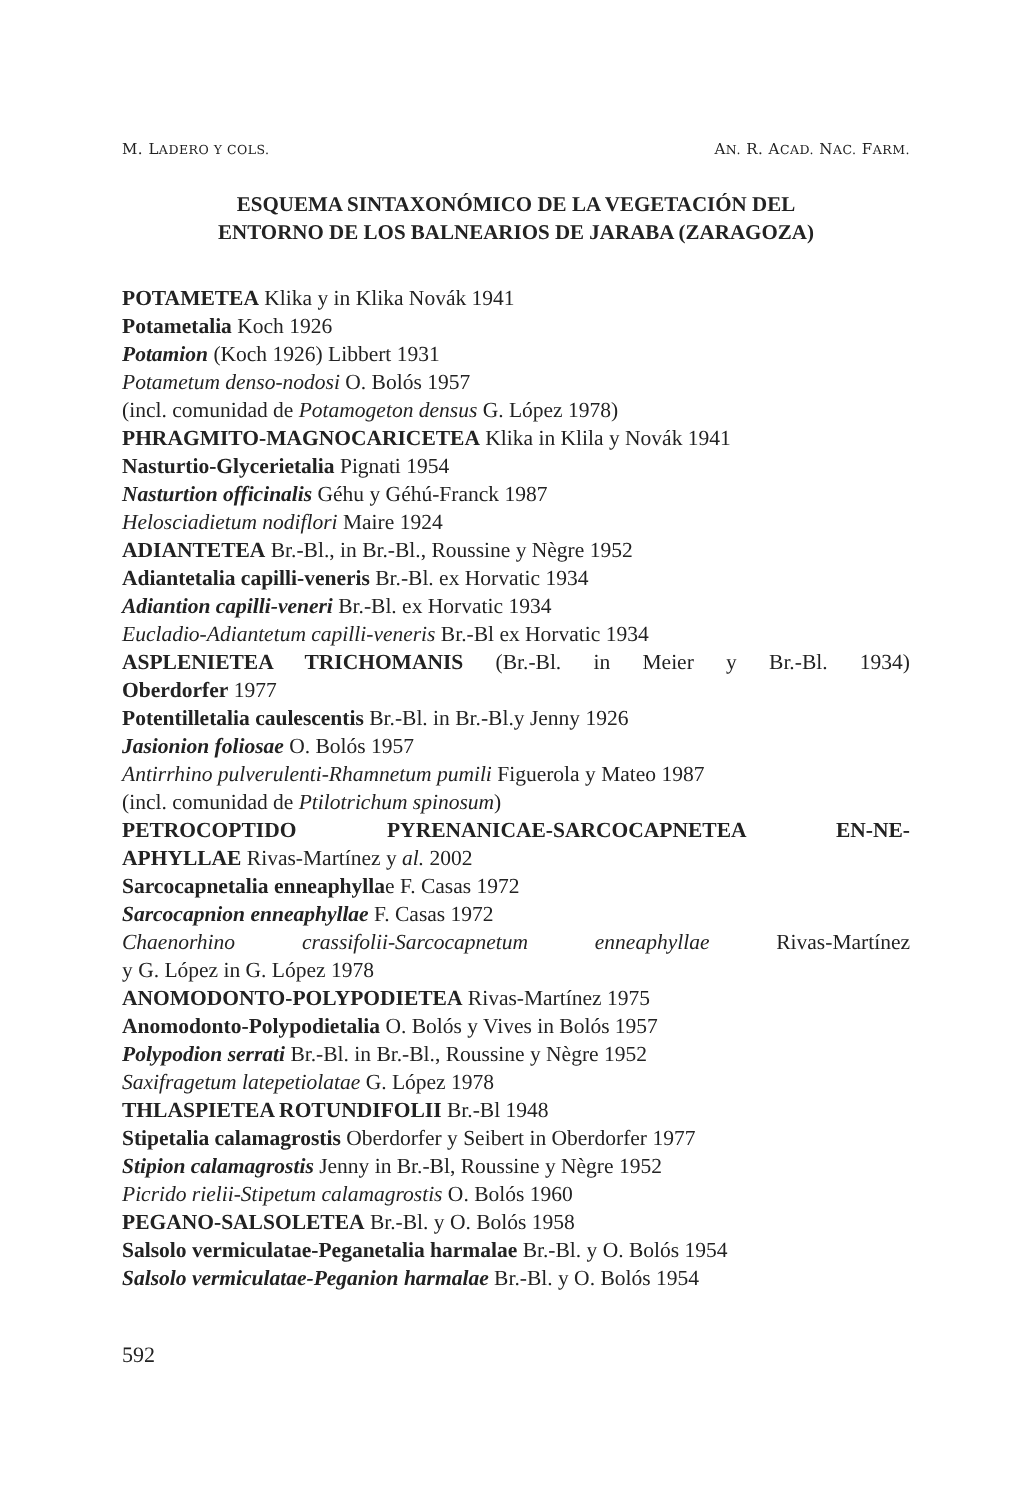M. LADERO Y COLS. AN. R. ACAD. NAC. FARM.
ESQUEMA SINTAXONÓMICO DE LA VEGETACIÓN DEL
ENTORNO DE LOS BALNEARIOS DE JARABA (ZARAGOZA)
POTAMETEA Klika y in Klika Novák 1941
Potametalia Koch 1926
Potamion (Koch 1926) Libbert 1931
Potametum denso-nodosi O. Bolós 1957
(incl. comunidad de Potamogeton densus G. López 1978)
PHRAGMITO-MAGNOCARICETEA Klika in Klila y Novák 1941
Nasturtio-Glycerietalia Pignati 1954
Nasturtion officinalis Géhu y Géhú-Franck 1987
Helosciadietum nodiflori Maire 1924
ADIANTETEA Br.-Bl., in Br.-Bl., Roussine y Nègre 1952
Adiantetalia capilli-veneris Br.-Bl. ex Horvatic 1934
Adiantion capilli-veneri Br.-Bl. ex Horvatic 1934
Eucladio-Adiantetum capilli-veneris Br.-Bl ex Horvatic 1934
ASPLENIETEA TRICHOMANIS (Br.-Bl. in Meier y Br.-Bl. 1934)
Oberdorfer 1977
Potentilletalia caulescentis Br.-Bl. in Br.-Bl.y Jenny 1926
Jasionion foliosae O. Bolós 1957
Antirrhino pulverulenti-Rhamnetum pumili Figuerola y Mateo 1987
(incl. comunidad de Ptilotrichum spinosum)
PETROCOPTIDO PYRENANICAE-SARCOCAPNETEA EN-NE-
APHYLLAE Rivas-Martínez y al. 2002
Sarcocapnetalia enneaphyllae F. Casas 1972
Sarcocapnion enneaphyllae F. Casas 1972
Chaenorhino crassifolii-Sarcocapnetum enneaphyllae Rivas-Martínez
y G. López in G. López 1978
ANOMODONTO-POLYPODIETEA Rivas-Martínez 1975
Anomodonto-Polypodietalia O. Bolós y Vives in Bolós 1957
Polypodion serrati Br.-Bl. in Br.-Bl., Roussine y Nègre 1952
Saxifragetum latepetiolatae G. López 1978
THLASPIETEA ROTUNDIFOLII Br.-Bl 1948
Stipetalia calamagrostis Oberdorfer y Seibert in Oberdorfer 1977
Stipion calamagrostis Jenny in Br.-Bl, Roussine y Nègre 1952
Picrido rielii-Stipetum calamagrostis O. Bolós 1960
PEGANO-SALSOLETEA Br.-Bl. y O. Bolós 1958
Salsolo vermiculatae-Peganetalia harmalae Br.-Bl. y O. Bolós 1954
Salsolo vermiculatae-Peganion harmalae Br.-Bl. y O. Bolós 1954
592